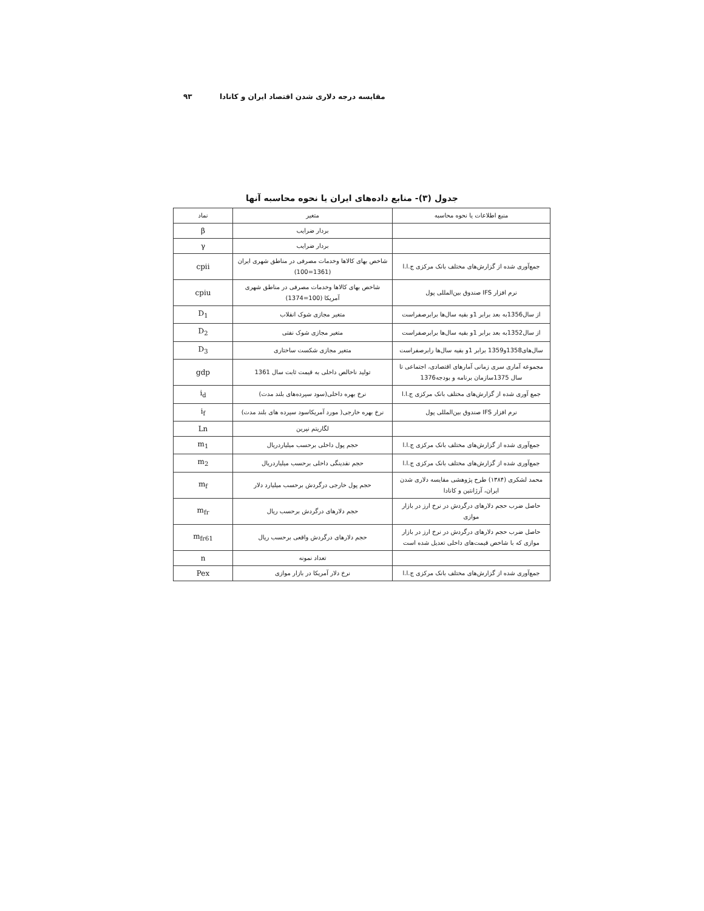۹۳ مقایسه درجه دلاری شدن اقتصاد ایران و کانادا
جدول (۳)- منابع داده‌های ایران یا نحوه محاسبه آنها
| منبع اطلاعات یا نحوه محاسبه | متغیر | نماد |
| --- | --- | --- |
| | بردار ضرایب | β |
| | بردار ضرایب | γ |
| جمع‌آوری شده از گزارش‌های مختلف بانک مرکزی ج.ا.ا | شاخص بهای کالاها وخدمات مصرفی در مناطق شهری ایران (1361=100) | cpii |
| نرم افزار IFS صندوق بین‌المللی پول | شاخص بهای کالاها وخدمات مصرفی در مناطق شهری آمریکا (100=1374) | cpiu |
| از سال1356به بعد برابر 1و بقیه سال‌ها برابرصفراست | متغیر مجازی شوک انقلاب | D<sub>1</sub> |
| از سال1352به بعد برابر 1و بقیه سال‌ها برابرصفراست | متغیر مجازی شوک نفتی | D<sub>2</sub> |
| سال‌های1358و1359 برابر 1و بقیه سال‌ها رابرصفراست | متغیر مجازی شکست ساختاری | D<sub>3</sub> |
| مجموعه آماری سری زمانی آمارهای اقتصادی، اجتماعی تا سال 1375سازمان برنامه و بودجه1376 | تولید ناخالص داخلی به قیمت ثابت سال 1361 | gdp |
| جمع آوری شده از گزارش‌های مختلف بانک مرکزی ج.ا.ا | نرخ بهره داخلی(سود سپرده‌های بلند مدت) | i<sub>d</sub> |
| نرم افزار IFS صندوق بین‌المللی پول | نرخ بهره خارجی( مورد آمریکاسود سپرده های بلند مدت) | i<sub>f</sub> |
| | لگاریتم نپرین | Ln |
| جمع‌آوری شده از گزارش‌های مختلف بانک مرکزی ج.ا.ا | حجم پول داخلی برحسب میلیاردریال | m<sub>1</sub> |
| جمع‌آوری شده از گزارش‌های مختلف بانک مرکزی ج.ا.ا | حجم نقدینگی داخلی برحسب میلیاردریال | m<sub>2</sub> |
| محمد لشکری (۱۳۸۴) طرح پژوهشی مقایسه دلاری شدن ایران، آرژانتین و کانادا | حجم پول خارجی درگردش برحسب میلیارد دلار | m<sub>f</sub> |
| حاصل ضرب حجم دلارهای درگردش در نرخ ارز در بازار موازی | حجم دلارهای درگردش برحسب ریال | m<sub>fr</sub> |
| حاصل ضرب حجم دلارهای درگردش در نرخ ارز در بازار موازی که با شاخص قیمت‌های داخلی تعدیل شده است | حجم دلارهای درگردش واقعی برحسب ریال | m<sub>fr61</sub> |
| | تعداد نمونه | n |
| جمع‌آوری شده از گزارش‌های مختلف بانک مرکزی ج.ا.ا | نرخ دلار آمریکا در بازار موازی | Pex |